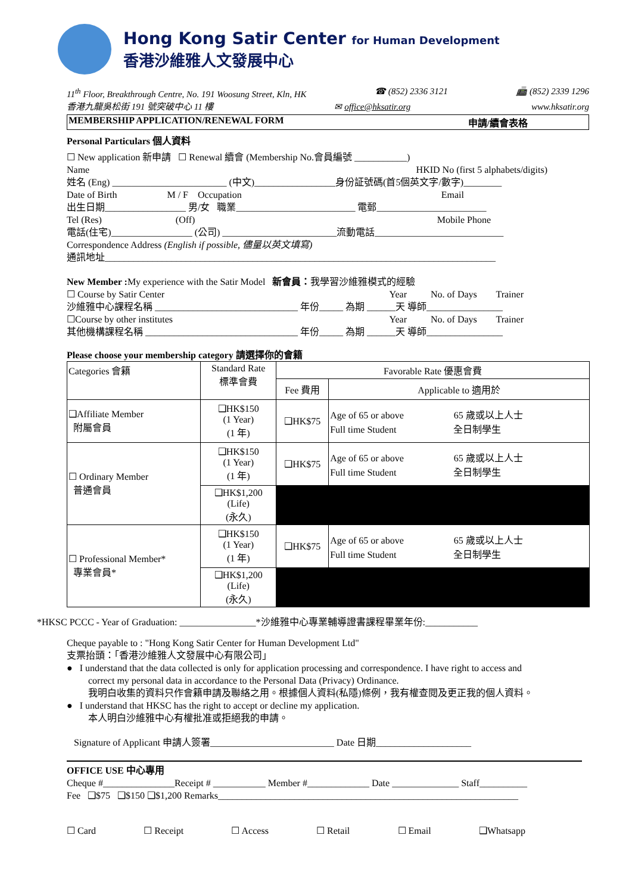Hong Kong Satir Center for Human Development
香港沙維雅人文發展中心
11<sup>th</sup> Floor, Breakthrough Centre, No. 191 Woosung Street, Kln, HK ☎ (852) 2336 3121 📠 (852) 2339 1296
香港九龍吳松街 191 號突破中心 11 樓 ✉ office@hksatir.org www.hksatir.org
MEMBERSHIP APPLICATION/RENEWAL FORM 申請/續會表格
Personal Particulars 個人資料
☐ New application 新申請 ☐ Renewal 續會 (Membership No.會員編號 ___________)
Name HKID No (first 5 alphabets/digits)
姓名 (Eng) ________________________ (中文)_________________身份証號碼(首5個英文字/數字)________
Date of Birth M / F Occupation Email
出生日期_________________ 男/女 職業_________________________ 電郵_______________________
Tel (Res) (Off) Mobile Phone
電話(住宅)_________________ (公司) ________________________流動電話___________________________
Correspondence Address (English if possible, 儘量以英文填寫)
通訊地址__________________________________________________________________________________
New Member : My experience with the Satir Model 新會員：我學習沙維雅模式的經驗
☐ Course by Satir Center Year No. of Days Trainer
沙維雅中心課程名稱 ______________________________ 年份_____ 為期 ______天 導師________________
☐Course by other institutes Year No. of Days Trainer
其他機構課程名稱 ________________________________ 年份_____ 為期 ______天 導師________________
Please choose your membership category 請選擇你的會籍
| Categories 會籍 | Standard Rate 標準會費 | Favorable Rate 優惠會費 | |
| --- | --- | --- | --- |
| | | Fee 費用 | Applicable to 適用於 |
| ❑Affiliate Member 附屬會員 | ❑HK$150 (1 Year) (1 年) | ❑HK$75 | Age of 65 or above 65 歲或以上人士 Full time Student 全日制學生 |
| ☐ Ordinary Member 普通會員 | ❑HK$150 (1 Year) (1 年) | ❑HK$75 | Age of 65 or above 65 歲或以上人士 Full time Student 全日制學生 |
| | ❑HK$1,200 (Life) (永久) | | |
| ☐ Professional Member* 專業會員* | ❑HK$150 (1 Year) (1 年) | ❑HK$75 | Age of 65 or above 65 歲或以上人士 Full time Student 全日制學生 |
| | ❑HK$1,200 (Life) (永久) | | |
*HKSC PCCC - Year of Graduation: ________________*沙維雅中心專業輔導證書課程畢業年份:___________
Cheque payable to : "Hong Kong Satir Center for Human Development Ltd"
支票抬頭：「香港沙維雅人文發展中心有限公司」
● I understand that the data collected is only for application processing and correspondence. I have right to access and
correct my personal data in accordance to the Personal Data (Privacy) Ordinance.
我明白收集的資料只作會籍申請及聯絡之用。根據個人資料(私隱)條例，我有權查閱及更正我的個人資料。
● I understand that HKSC has the right to accept or decline my application.
本人明白沙維雅中心有權批准或拒絕我的申請。
Signature of Applicant 申請人簽署__________________________ Date 日期____________________
OFFICE USE 中心專用
Cheque #_______________Receipt # ___________ Member #_____________ Date ______________ Staff__________
Fee ❑$75 ❑$150 ❑$1,200 Remarks_______________________________________________________________
☐ Card ☐ Receipt ☐ Access ☐ Retail ☐ Email ❑Whatsapp